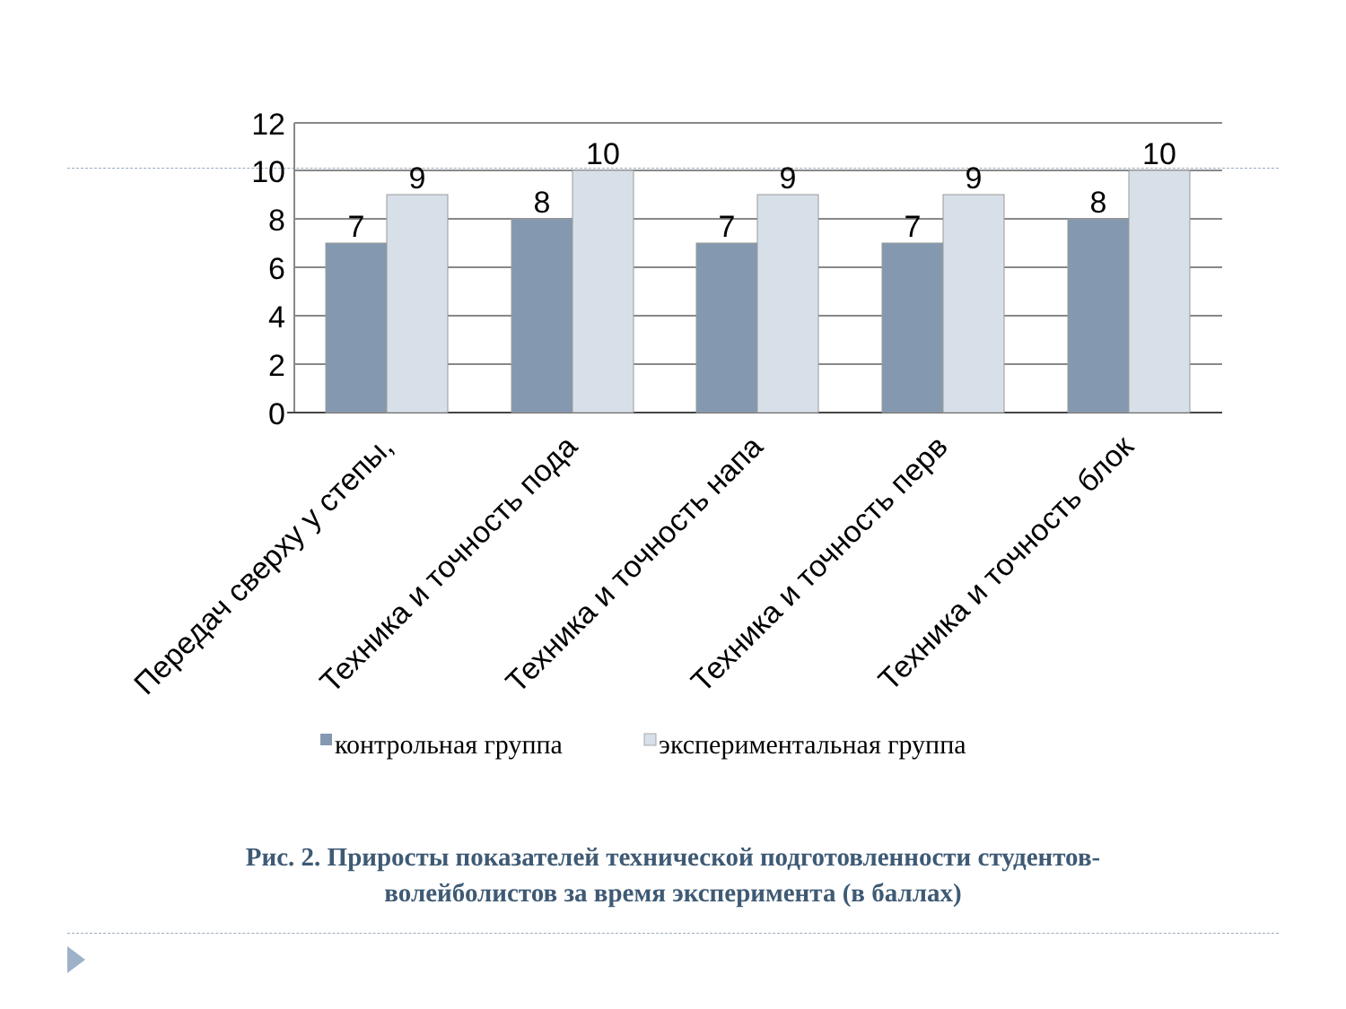12
10
8
6
4
2
0
7
9
8
10
7
9
7
9
8
10
Передач сверху у степы,
Техника и точность пода
Техника и точность напа
Техника и точность перв
Техника и точность блок
контрольная группа
экспериментальная группа
Рис. 2. Приросты показателей технической подготовленности студентов-
волейболистов за время эксперимента (в баллах)